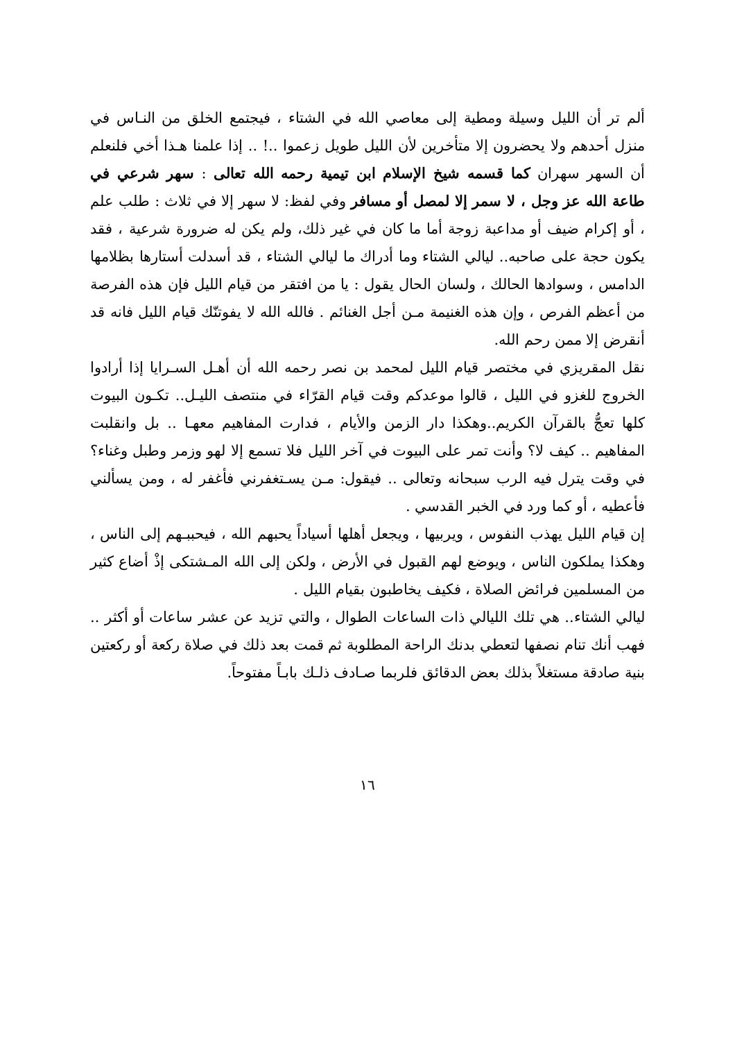ألم تر أن الليل وسيلة ومطية إلى معاصي الله في الشتاء ، فيجتمع الخلق من النـاس في منزل أحدهم ولا يحضرون إلا متأخرين لأن الليل طويل زعموا ..! .. إذا علمنا هـذا أخي فلنعلم أن السهر سهران كما قسمه شيخ الإسلام ابن تيمية رحمه الله تعالى : سهر شرعي في طاعة الله عز وجل ، لا سمر إلا لمصل أو مسافر وفي لفظ: لا سهر إلا في ثلاث : طلب علم ، أو إكرام ضيف أو مداعبة زوجة أما ما كان في غير ذلك، ولم يكن له ضرورة شرعية ، فقد يكون حجة على صاحبه.. ليالي الشتاء وما أدراك ما ليالي الشتاء ، قد أسدلت أستارها بظلامها الدامس ، وسوادها الحالك ، ولسان الحال يقول : يا من افتقر من قيام الليل فإن هذه الفرصة من أعظم الفرص ، وإن هذه الغنيمة مـن أجل الغنائم . فالله الله لا يفوتنّك قيام الليل فانه قد أنقرض إلا ممن رحم الله.
نقل المقريزي في مختصر قيام الليل لمحمد بن نصر رحمه الله أن أهـل السـرايا إذا أرادوا الخروج للغزو في الليل ، قالوا موعدكم وقت قيام القرّاء في منتصف الليـل.. تكـون البيوت كلها تعجُّ بالقرآن الكريم..وهكذا دار الزمن والأيام ، فدارت المفاهيم معهـا .. بل وانقلبت المفاهيم .. كيف لا؟ وأنت تمر على البيوت في آخر الليل فلا تسمع إلا لهو وزمر وطبل وغناء؟ في وقت يترل فيه الرب سبحانه وتعالى .. فيقول: مـن يسـتغفرني فأغفر له ، ومن يسألني فأعطيه ، أو كما ورد في الخبر القدسي .
إن قيام الليل يهذب النفوس ، ويربيها ، ويجعل أهلها أسياداً يحبهم الله ، فيحببـهم إلى الناس ، وهكذا يملكون الناس ، ويوضع لهم القبول في الأرض ، ولكن إلى الله المـشتكى إذْ أضاع كثير من المسلمين فرائض الصلاة ، فكيف يخاطبون بقيام الليل .
ليالي الشتاء.. هي تلك الليالي ذات الساعات الطوال ، والتي تزيد عن عشر ساعات أو أكثر .. فهب أنك تنام نصفها لتعطي بدنك الراحة المطلوبة ثم قمت بعد ذلك في صلاة ركعة أو ركعتين بنية صادقة مستغلاً بذلك بعض الدقائق فلربما صـادف ذلـك بابـاً مفتوحاً.
١٦